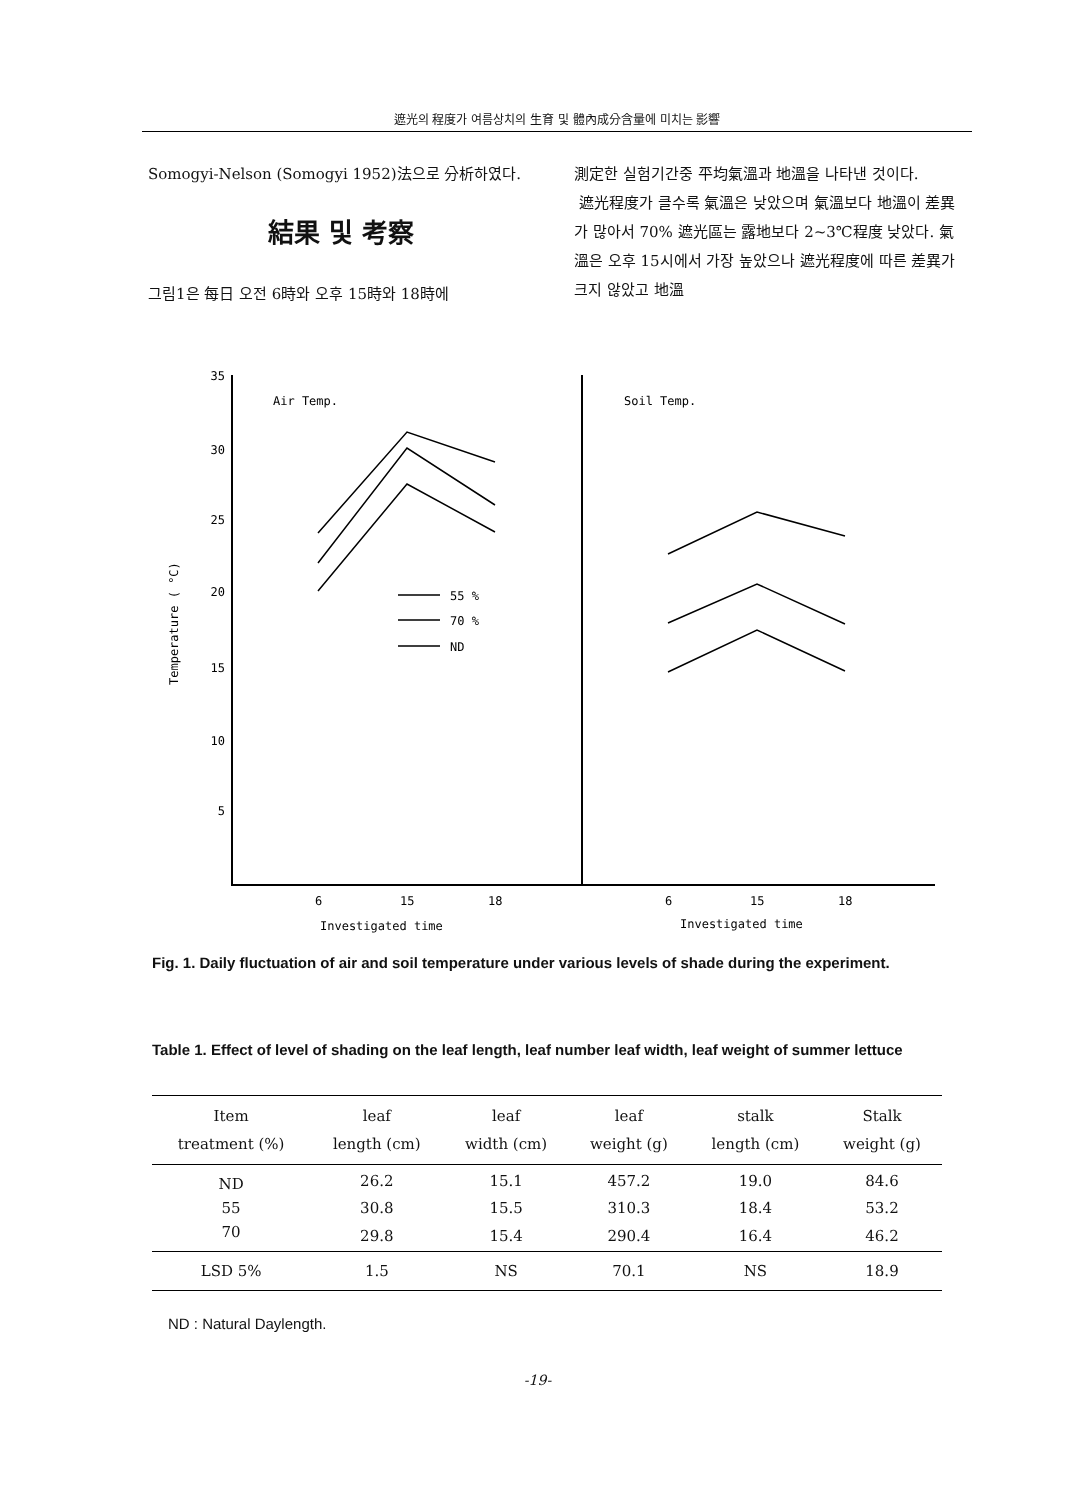遮光의 程度가 여름상치의 生育 및 體內成分含量에 미치는 影響
Somogyi-Nelson (Somogyi 1952)法으로 分析하였다.
結果 및 考察
그림1은 每日 오전 6時와 오후 15時와 18時에
測定한 실험기간중 平均氣溫과 地溫을 나타낸 것이다.
遮光程度가 클수록 氣溫은 낮았으며 氣溫보다 地溫이 差異가 많아서 70% 遮光區는 露地보다 2~3℃程度 낮았다. 氣溫은 오후 15시에서 가장 높았으나 遮光程度에 따른 差異가 크지 않았고 地溫
35
30
25
20
15
10
5
Temperature ( °C)
Air Temp.
Soil Temp.
55 %
70 %
ND
6
15
18
6
15
18
Investigated time
Investigated time
Fig. 1. Daily fluctuation of air and soil temperature under various levels of shade during the experiment.
Table 1. Effect of level of shading on the leaf length, leaf number leaf width, leaf weight of summer lettuce
| Item treatment (%) | leaf length (cm) | leaf width (cm) | leaf weight (g) | stalk length (cm) | Stalk weight (g) |
| --- | --- | --- | --- | --- | --- |
| ND | 26.2 | 15.1 | 457.2 | 19.0 | 84.6 |
| 55 | 30.8 | 15.5 | 310.3 | 18.4 | 53.2 |
| 70 | 29.8 | 15.4 | 290.4 | 16.4 | 46.2 |
| LSD 5% | 1.5 | NS | 70.1 | NS | 18.9 |
ND : Natural Daylength.
-19-